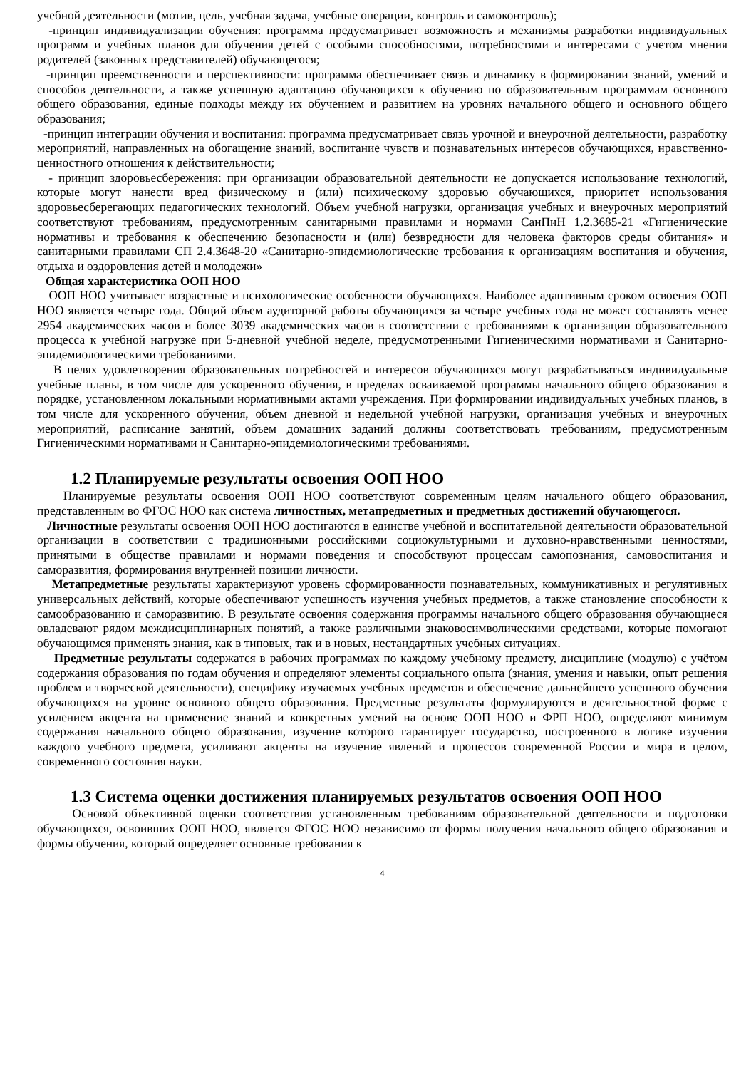учебной деятельности (мотив, цель, учебная задача, учебные операции, контроль и самоконтроль);
-принцип индивидуализации обучения: программа предусматривает возможность и механизмы разработки индивидуальных программ и учебных планов для обучения детей с особыми способностями, потребностями и интересами с учетом мнения родителей (законных представителей) обучающегося;
-принцип преемственности и перспективности: программа обеспечивает связь и динамику в формировании знаний, умений и способов деятельности, а также успешную адаптацию обучающихся к обучению по образовательным программам основного общего образования, единые подходы между их обучением и развитием на уровнях начального общего и основного общего образования;
-принцип интеграции обучения и воспитания: программа предусматривает связь урочной и внеурочной деятельности, разработку мероприятий, направленных на обогащение знаний, воспитание чувств и познавательных интересов обучающихся, нравственно-ценностного отношения к действительности;
- принцип здоровьесбережения: при организации образовательной деятельности не допускается использование технологий, которые могут нанести вред физическому и (или) психическому здоровью обучающихся, приоритет использования здоровьесберегающих педагогических технологий. Объем учебной нагрузки, организация учебных и внеурочных мероприятий соответствуют требованиям, предусмотренным санитарными правилами и нормами СанПиН 1.2.3685-21 «Гигиенические нормативы и требования к обеспечению безопасности и (или) безвредности для человека факторов среды обитания» и санитарными правилами СП 2.4.3648-20 «Санитарно-эпидемиологические требования к организациям воспитания и обучения, отдыха и оздоровления детей и молодежи»
Общая характеристика ООП НОО
ООП НОО учитывает возрастные и психологические особенности обучающихся. Наиболее адаптивным сроком освоения ООП НОО является четыре года. Общий объем аудиторной работы обучающихся за четыре учебных года не может составлять менее 2954 академических часов и более 3039 академических часов в соответствии с требованиями к организации образовательного процесса к учебной нагрузке при 5-дневной учебной неделе, предусмотренными Гигиеническими нормативами и Санитарно-эпидемиологическими требованиями.
В целях удовлетворения образовательных потребностей и интересов обучающихся могут разрабатываться индивидуальные учебные планы, в том числе для ускоренного обучения, в пределах осваиваемой программы начального общего образования в порядке, установленном локальными нормативными актами учреждения. При формировании индивидуальных учебных планов, в том числе для ускоренного обучения, объем дневной и недельной учебной нагрузки, организация учебных и внеурочных мероприятий, расписание занятий, объем домашних заданий должны соответствовать требованиям, предусмотренным Гигиеническими нормативами и Санитарно-эпидемиологическими требованиями.
1.2 Планируемые результаты освоения ООП НОО
Планируемые результаты освоения ООП НОО соответствуют современным целям начального общего образования, представленным во ФГОС НОО как система личностных, метапредметных и предметных достижений обучающегося.
Личностные результаты освоения ООП НОО достигаются в единстве учебной и воспитательной деятельности образовательной организации в соответствии с традиционными российскими социокультурными и духовно-нравственными ценностями, принятыми в обществе правилами и нормами поведения и способствуют процессам самопознания, самовоспитания и саморазвития, формирования внутренней позиции личности.
Метапредметные результаты характеризуют уровень сформированности познавательных, коммуникативных и регулятивных универсальных действий, которые обеспечивают успешность изучения учебных предметов, а также становление способности к самообразованию и саморазвитию. В результате освоения содержания программы начального общего образования обучающиеся овладевают рядом междисциплинарных понятий, а также различными знаковосимволическими средствами, которые помогают обучающимся применять знания, как в типовых, так и в новых, нестандартных учебных ситуациях.
Предметные результаты содержатся в рабочих программах по каждому учебному предмету, дисциплине (модулю) с учётом содержания образования по годам обучения и определяют элементы социального опыта (знания, умения и навыки, опыт решения проблем и творческой деятельности), специфику изучаемых учебных предметов и обеспечение дальнейшего успешного обучения обучающихся на уровне основного общего образования. Предметные результаты формулируются в деятельностной форме с усилением акцента на применение знаний и конкретных умений на основе ООП НОО и ФРП НОО, определяют минимум содержания начального общего образования, изучение которого гарантирует государство, построенного в логике изучения каждого учебного предмета, усиливают акценты на изучение явлений и процессов современной России и мира в целом, современного состояния науки.
1.3 Система оценки достижения планируемых результатов освоения ООП НОО
Основой объективной оценки соответствия установленным требованиям образовательной деятельности и подготовки обучающихся, освоивших ООП НОО, является ФГОС НОО независимо от формы получения начального общего образования и формы обучения, который определяет основные требования к
4